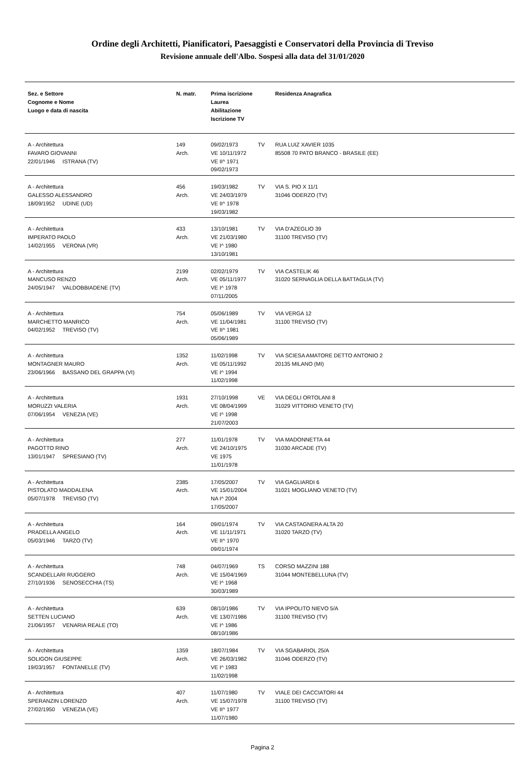Ordine degli Architetti, Pianificatori, Paesaggisti e Conservatori della Provincia di Treviso
Revisione annuale dell'Albo. Sospesi alla data del 31/01/2020
| Sez. e Settore Cognome e Nome Luogo e data di nascita | N. matr. | Prima iscrizione Laurea Abilitazione Iscrizione TV | | Residenza Anagrafica |
| --- | --- | --- | --- | --- |
| A - Architettura FAVARO GIOVANNI 22/01/1946 ISTRANA (TV) | 149 Arch. | 09/02/1973 VE 10/11/1972 VE II^ 1971 09/02/1973 | TV | RUA LUIZ XAVIER 1035 85508 70 PATO BRANCO - BRASILE (EE) |
| A - Architettura GALESSO ALESSANDRO 18/09/1952 UDINE (UD) | 456 Arch. | 19/03/1982 VE 24/03/1979 VE II^ 1978 19/03/1982 | TV | VIA S. PIO X 11/1 31046 ODERZO (TV) |
| A - Architettura IMPERATO PAOLO 14/02/1955 VERONA (VR) | 433 Arch. | 13/10/1981 VE 21/03/1980 VE I^ 1980 13/10/1981 | TV | VIA D'AZEGLIO 39 31100 TREVISO (TV) |
| A - Architettura MANCUSO RENZO 24/05/1947 VALDOBBIADENE (TV) | 2199 Arch. | 02/02/1979 VE 05/11/1977 VE I^ 1978 07/11/2005 | TV | VIA CASTELIK 46 31020 SERNAGLIA DELLA BATTAGLIA (TV) |
| A - Architettura MARCHETTO MANRICO 04/02/1952 TREVISO (TV) | 754 Arch. | 05/06/1989 VE 11/04/1981 VE II^ 1981 05/06/1989 | TV | VIA VERGA 12 31100 TREVISO (TV) |
| A - Architettura MONTAGNER MAURO 23/06/1966 BASSANO DEL GRAPPA (VI) | 1352 Arch. | 11/02/1998 VE 05/11/1992 VE I^ 1994 11/02/1998 | TV | VIA SCIESA AMATORE DETTO ANTONIO 2 20135 MILANO (MI) |
| A - Architettura MORUZZI VALERIA 07/06/1954 VENEZIA (VE) | 1931 Arch. | 27/10/1998 VE 08/04/1999 VE I^ 1998 21/07/2003 | VE | VIA DEGLI ORTOLANI 8 31029 VITTORIO VENETO (TV) |
| A - Architettura PAGOTTO RINO 13/01/1947 SPRESIANO (TV) | 277 Arch. | 11/01/1978 VE 24/10/1975 VE 1975 11/01/1978 | TV | VIA MADONNETTA 44 31030 ARCADE (TV) |
| A - Architettura PISTOLATO MADDALENA 05/07/1978 TREVISO (TV) | 2385 Arch. | 17/05/2007 VE 15/01/2004 NA I^ 2004 17/05/2007 | TV | VIA GAGLIARDI 6 31021 MOGLIANO VENETO (TV) |
| A - Architettura PRADELLA ANGELO 05/03/1946 TARZO (TV) | 164 Arch. | 09/01/1974 VE 11/11/1971 VE II^ 1970 09/01/1974 | TV | VIA CASTAGNERA ALTA 20 31020 TARZO (TV) |
| A - Architettura SCANDELLARI RUGGERO 27/10/1936 SENOSECCHIA (TS) | 748 Arch. | 04/07/1969 VE 15/04/1969 VE I^ 1968 30/03/1989 | TS | CORSO MAZZINI 188 31044 MONTEBELLUNA (TV) |
| A - Architettura SETTEN LUCIANO 21/06/1957 VENARIA REALE (TO) | 639 Arch. | 08/10/1986 VE 13/07/1986 VE I^ 1986 08/10/1986 | TV | VIA IPPOLITO NIEVO 5/A 31100 TREVISO (TV) |
| A - Architettura SOLIGON GIUSEPPE 19/03/1957 FONTANELLE (TV) | 1359 Arch. | 18/07/1984 VE 26/03/1982 VE I^ 1983 11/02/1998 | TV | VIA SGABARIOL 25/A 31046 ODERZO (TV) |
| A - Architettura SPERANZIN LORENZO 27/02/1950 VENEZIA (VE) | 407 Arch. | 11/07/1980 VE 15/07/1978 VE II^ 1977 11/07/1980 | TV | VIALE DEI CACCIATORI 44 31100 TREVISO (TV) |
Pagina 2